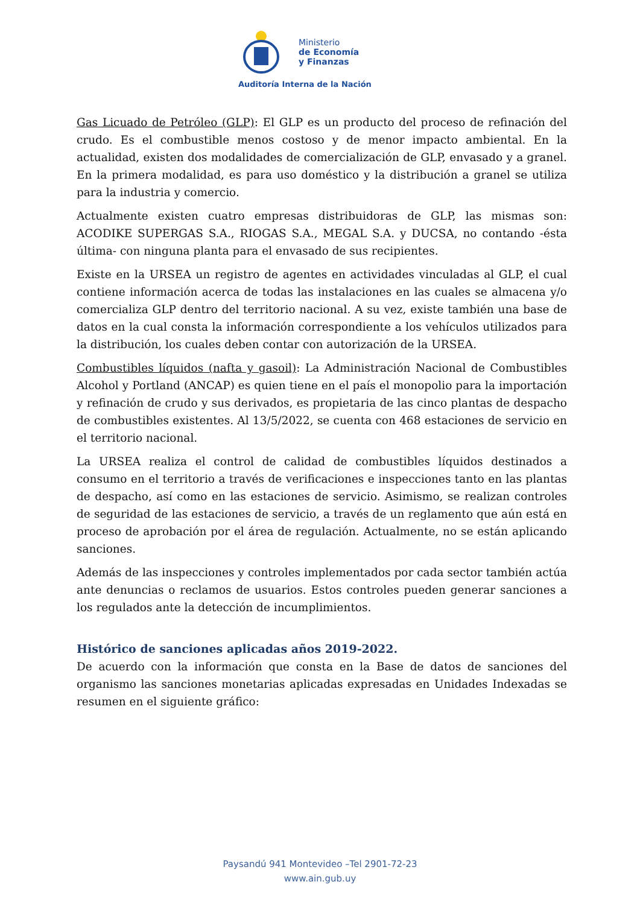Ministerio
de Economía
y Finanzas
Auditoría Interna de la Nación
Gas Licuado de Petróleo (GLP): El GLP es un producto del proceso de refinación del crudo. Es el combustible menos costoso y de menor impacto ambiental. En la actualidad, existen dos modalidades de comercialización de GLP, envasado y a granel. En la primera modalidad, es para uso doméstico y la distribución a granel se utiliza para la industria y comercio.
Actualmente existen cuatro empresas distribuidoras de GLP, las mismas son: ACODIKE SUPERGAS S.A., RIOGAS S.A., MEGAL S.A. y DUCSA, no contando -ésta última- con ninguna planta para el envasado de sus recipientes.
Existe en la URSEA un registro de agentes en actividades vinculadas al GLP, el cual contiene información acerca de todas las instalaciones en las cuales se almacena y/o comercializa GLP dentro del territorio nacional. A su vez, existe también una base de datos en la cual consta la información correspondiente a los vehículos utilizados para la distribución, los cuales deben contar con autorización de la URSEA.
Combustibles líquidos (nafta y gasoil): La Administración Nacional de Combustibles Alcohol y Portland (ANCAP) es quien tiene en el país el monopolio para la importación y refinación de crudo y sus derivados, es propietaria de las cinco plantas de despacho de combustibles existentes. Al 13/5/2022, se cuenta con 468 estaciones de servicio en el territorio nacional.
La URSEA realiza el control de calidad de combustibles líquidos destinados a consumo en el territorio a través de verificaciones e inspecciones tanto en las plantas de despacho, así como en las estaciones de servicio. Asimismo, se realizan controles de seguridad de las estaciones de servicio, a través de un reglamento que aún está en proceso de aprobación por el área de regulación. Actualmente, no se están aplicando sanciones.
Además de las inspecciones y controles implementados por cada sector también actúa ante denuncias o reclamos de usuarios. Estos controles pueden generar sanciones a los regulados ante la detección de incumplimientos.
Histórico de sanciones aplicadas años 2019-2022.
De acuerdo con la información que consta en la Base de datos de sanciones del organismo las sanciones monetarias aplicadas expresadas en Unidades Indexadas se resumen en el siguiente gráfico:
Paysandú 941 Montevideo –Tel 2901-72-23
www.ain.gub.uy